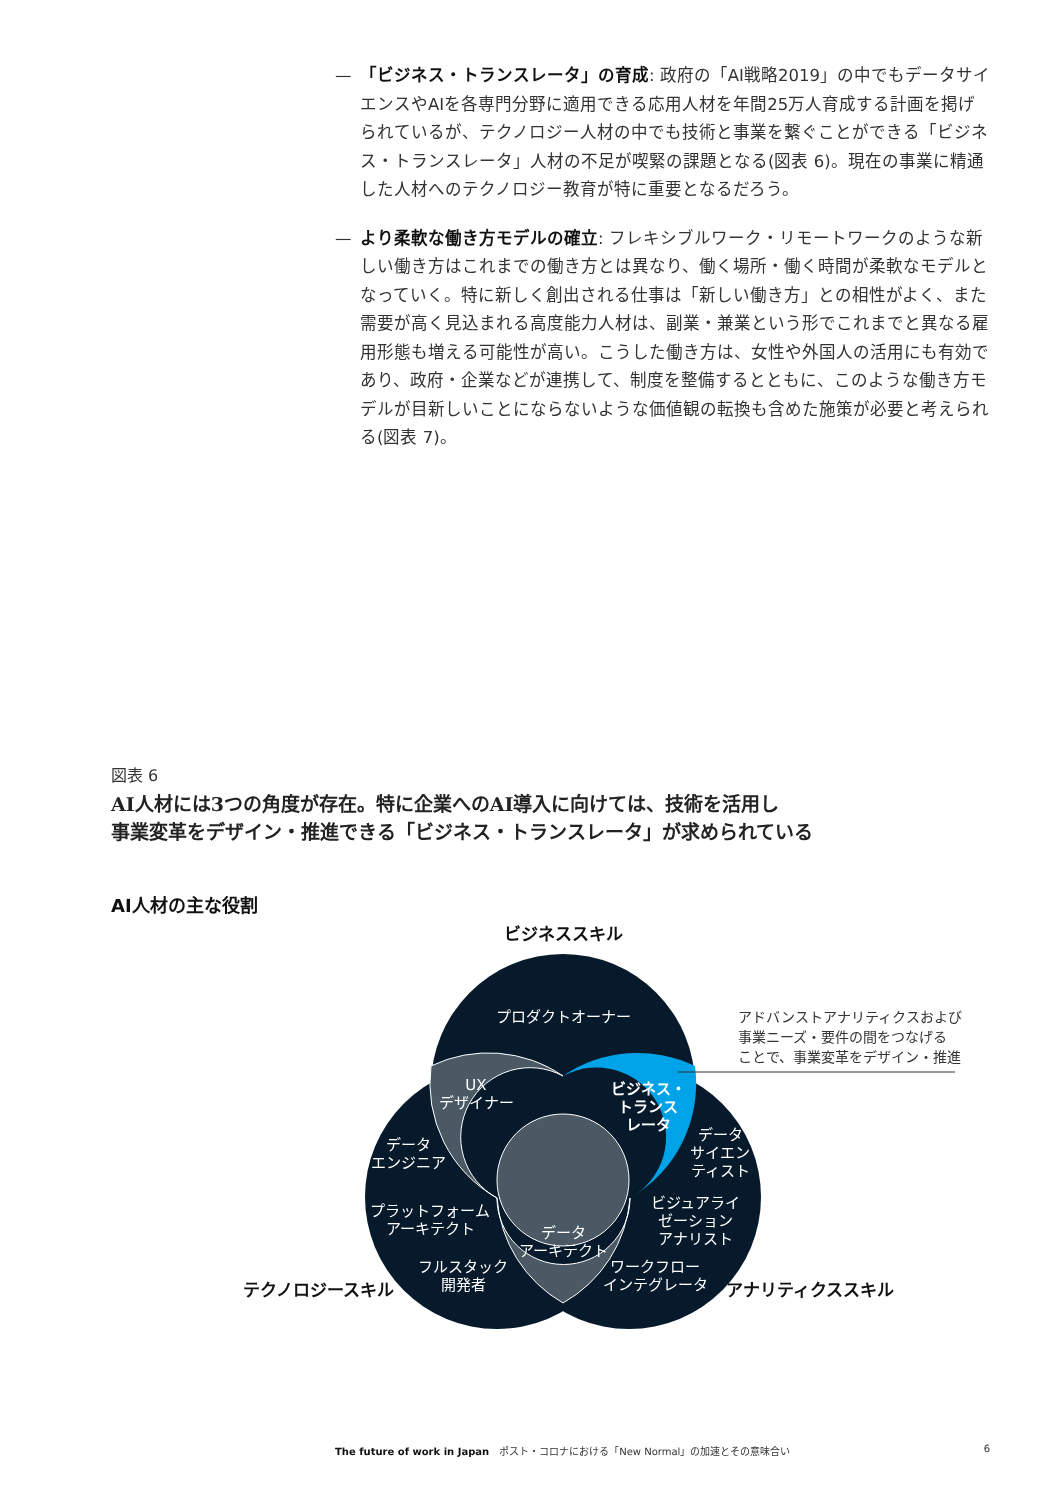— 「ビジネス・トランスレータ」の育成: 政府の「AI戦略2019」の中でもデータサイエンスやAIを各専門分野に適用できる応用人材を年間25万人育成する計画を掲げられているが、テクノロジー人材の中でも技術と事業を繋ぐことができる「ビジネス・トランスレータ」人材の不足が喫緊の課題となる(図表 6)。現在の事業に精通した人材へのテクノロジー教育が特に重要となるだろう。
— より柔軟な働き方モデルの確立: フレキシブルワーク・リモートワークのような新しい働き方はこれまでの働き方とは異なり、働く場所・働く時間が柔軟なモデルとなっていく。特に新しく創出される仕事は「新しい働き方」との相性がよく、また需要が高く見込まれる高度能力人材は、副業・兼業という形でこれまでと異なる雇用形態も増える可能性が高い。こうした働き方は、女性や外国人の活用にも有効であり、政府・企業などが連携して、制度を整備するとともに、このような働き方モデルが目新しいことにならないような価値観の転換も含めた施策が必要と考えられる(図表 7)。
図表 6
AI人材には3つの角度が存在。特に企業へのAI導入に向けては、技術を活用し
事業変革をデザイン・推進できる「ビジネス・トランスレータ」が求められている
AI人材の主な役割
プロダクトオーナー
UX
デザイナー
ビジネス・
トランス
レータ
データ
エンジニア
データ
サイエン
ティスト
プラットフォーム
アーキテクト
ビジュアライ
ゼーション
アナリスト
データ
アーキテクト
フルスタック
開発者
ワークフロー
インテグレータ
ビジネススキル
テクノロジースキル
アナリティクススキル
アドバンストアナリティクスおよび
事業ニーズ・要件の間をつなげる
ことで、事業変革をデザイン・推進
The future of work in Japan　ポスト・コロナにおける「New Normal」の加速とその意味合い 6